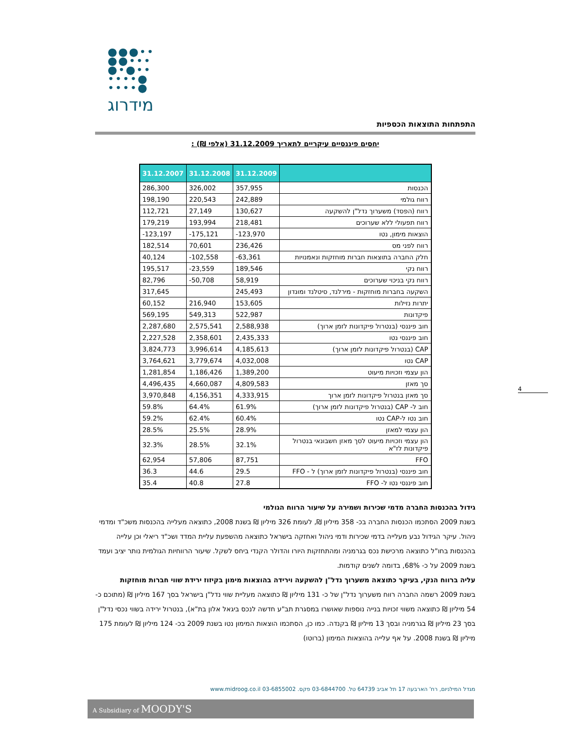●●●••
●●•••
●•●••
••••●
••••●
מידרוג
התפתחות התוצאות הכספיות
יחסים פיננסיים עיקריים לתאריך 31.12.2009 (אלפי ₪) :
| | 31.12.2009 | 31.12.2008 | 31.12.2007 |
| --- | --- | --- | --- |
| הכנסות | 357,955 | 326,002 | 286,300 |
| רווח גולמי | 242,889 | 220,543 | 198,190 |
| רווח (הפסד) משערוך נדל"ן להשקעה | 130,627 | 27,149 | 112,721 |
| רווח תפעולי ללא שערוכים | 218,481 | 193,994 | 179,219 |
| הוצאות מימון, נטו | -123,970 | -175,121 | -123,197 |
| רווח לפני מס | 236,426 | 70,601 | 182,514 |
| חלק החברה בתוצאות חברות מוחזקות ונאמנויות | -63,361 | -102,558 | 40,124 |
| רווח נקי | 189,546 | -23,559 | 195,517 |
| רווח נקי בניכוי שערוכים | 58,919 | -50,708 | 82,796 |
| השקעה בחברות מוחזקות - מירלנד, סיטלנד ומונדון | 245,493 | | 317,645 |
| יתרות נזילות | 153,605 | 216,940 | 60,152 |
| פיקדונות | 522,987 | 549,313 | 569,195 |
| חוב פיננסי (בנטרול פיקדונות לזמן ארוך) | 2,588,938 | 2,575,541 | 2,287,680 |
| חוב פיננסי נטו | 2,435,333 | 2,358,601 | 2,227,528 |
| CAP (בנטרול פיקדונות לזמן ארוך) | 4,185,613 | 3,996,614 | 3,824,773 |
| CAP נטו | 4,032,008 | 3,779,674 | 3,764,621 |
| הון עצמי וזכויות מיעוט | 1,389,200 | 1,186,426 | 1,281,854 |
| סך מאזן | 4,809,583 | 4,660,087 | 4,496,435 |
| סך מאזן בנטרול פיקדונות לזמן ארוך | 4,333,915 | 4,156,351 | 3,970,848 |
| חוב ל- CAP (בנטרול פיקדונות לזמן ארוך) | 61.9% | 64.4% | 59.8% |
| חוב נטו ל-CAP נטו | 60.4% | 62.4% | 59.2% |
| הון עצמי למאזן | 28.9% | 25.5% | 28.5% |
| הון עצמי וזכויות מיעוט לסך מאזן חשבונאי בנטרול פיקדונות לז"א | 32.1% | 28.5% | 32.3% |
| FFO | 87,751 | 57,806 | 62,954 |
| חוב פיננסי (בנטרול פיקדונות לזמן ארוך) ל - FFO | 29.5 | 44.6 | 36.3 |
| חוב פיננסי נטו ל- FFO | 27.8 | 40.8 | 35.4 |
גידול בהכנסות החברה מדמי שכירות ושמירה על שיעור הרווח הגולמי
בשנת 2009 הסתכמו הכנסות החברה בכ- 358 מיליון ₪, לעומת 326 מיליון ₪ בשנת 2008, כתוצאה מעלייה בהכנסות משכ"ד ומדמי ניהול. עיקר הגידול נבע מעלייה בדמי שכירות ודמי ניהול ואחזקה בישראל כתוצאה מהשפעת עליית המדד ושכ"ד ריאלי וכן עלייה בהכנסות בחו"ל כתוצאה מרכישת נכס בגרמניה ומהתחזקות היורו והדולר הקנדי ביחס לשקל. שיעור הרווחיות הגולמית נותר יציב ועמד בשנת 2009 על כ- 68%, בדומה לשנים קודמות.
עליה ברווח הנקי, בעיקר כתוצאה משערוך נדל"ן להשקעה וירידה בהוצאות מימון בקיזוז ירידת שווי חברות מוחזקות
בשנת 2009 רשמה החברה רווח משערוך נדל"ן של כ- 131 מיליון ₪ כתוצאה מעליית שווי נדל"ן בישראל בסך 167 מיליון ₪ (מתוכם כ- 54 מיליון ₪ כתוצאה משווי זכויות בנייה נוספות שאושרו במסגרת תב"ע חדשה לנכס ביגאל אלון בת"א), בנטרול ירידה בשווי נכסי נדל"ן בסך 23 מיליון ₪ בגרמניה ובסך 13 מיליון ₪ בקנדה. כמו כן, הסתכמו הוצאות המימון נטו בשנת 2009 בכ- 124 מיליון ₪ לעומת 175 מיליון ₪ בשנת 2008. על אף עלייה בהוצאות המימון (ברוטו)
4
מגדל המילניום, רח' הארבעה 17 תל אביב 64739 טל. 03-6844700 פקס. 03-6855002 www.midroog.co.il
A Subsidiary of MOODY'S